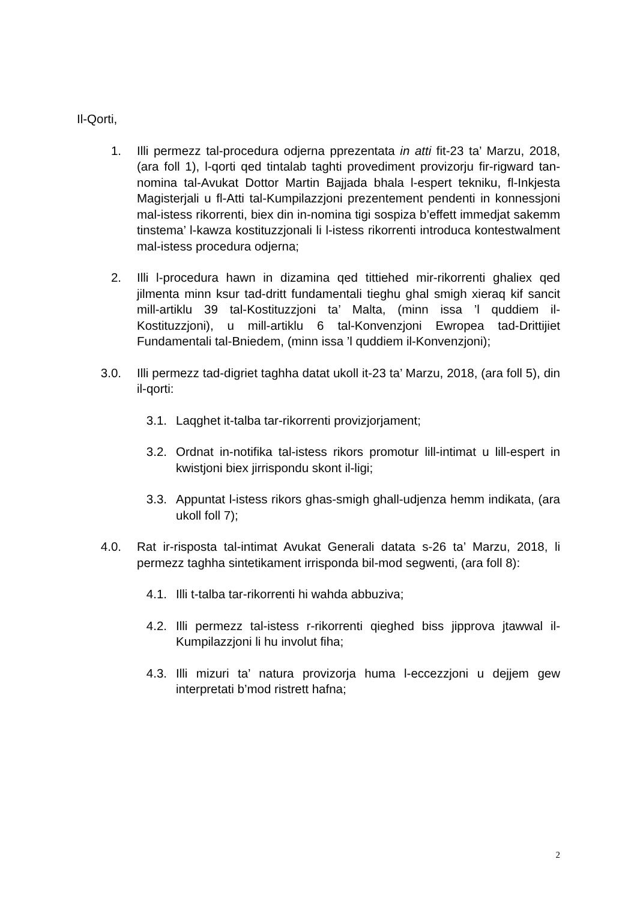Il-Qorti,
1. Illi permezz tal-procedura odjerna pprezentata in atti fit-23 ta’ Marzu, 2018, (ara foll 1), l-qorti qed tintalab taghti provediment provizorju fir-rigward tan-nomina tal-Avukat Dottor Martin Bajjada bhala l-espert tekniku, fl-Inkjesta Magisterjali u fl-Atti tal-Kumpilazzjoni prezentement pendenti in konnessjoni mal-istess rikorrenti, biex din in-nomina tigi sospiza b’effett immedjat sakemm tinstema’ l-kawza kostituzzjonali li l-istess rikorrenti introduca kontestwalment mal-istess procedura odjerna;
2. Illi l-procedura hawn in dizamina qed tittiehed mir-rikorrenti ghaliex qed jilmenta minn ksur tad-dritt fundamentali tieghu ghal smigh xieraq kif sancit mill-artiklu 39 tal-Kostituzzjoni ta’ Malta, (minn issa ’l quddiem il-Kostituzzjoni), u mill-artiklu 6 tal-Konvenzjoni Ewropea tad-Drittijiet Fundamentali tal-Bniedem, (minn issa ’l quddiem il-Konvenzjoni);
3.0. Illi permezz tad-digriet taghha datat ukoll it-23 ta’ Marzu, 2018, (ara foll 5), din il-qorti:
3.1. Laqghet it-talba tar-rikorrenti provizjorjament;
3.2. Ordnat in-notifika tal-istess rikors promotur lill-intimat u lill-espert in kwistjoni biex jirrispondu skont il-ligi;
3.3. Appuntat l-istess rikors ghas-smigh ghall-udjenza hemm indikata, (ara ukoll foll 7);
4.0. Rat ir-risposta tal-intimat Avukat Generali datata s-26 ta’ Marzu, 2018, li permezz taghha sintetikament irrisponda bil-mod segwenti, (ara foll 8):
4.1. Illi t-talba tar-rikorrenti hi wahda abbuziva;
4.2. Illi permezz tal-istess r-rikorrenti qieghed biss jipprova jtawwal il-Kumpilazzjoni li hu involut fiha;
4.3. Illi mizuri ta’ natura provizorja huma l-eccezzjoni u dejjem gew interpretati b’mod ristrett hafna;
2